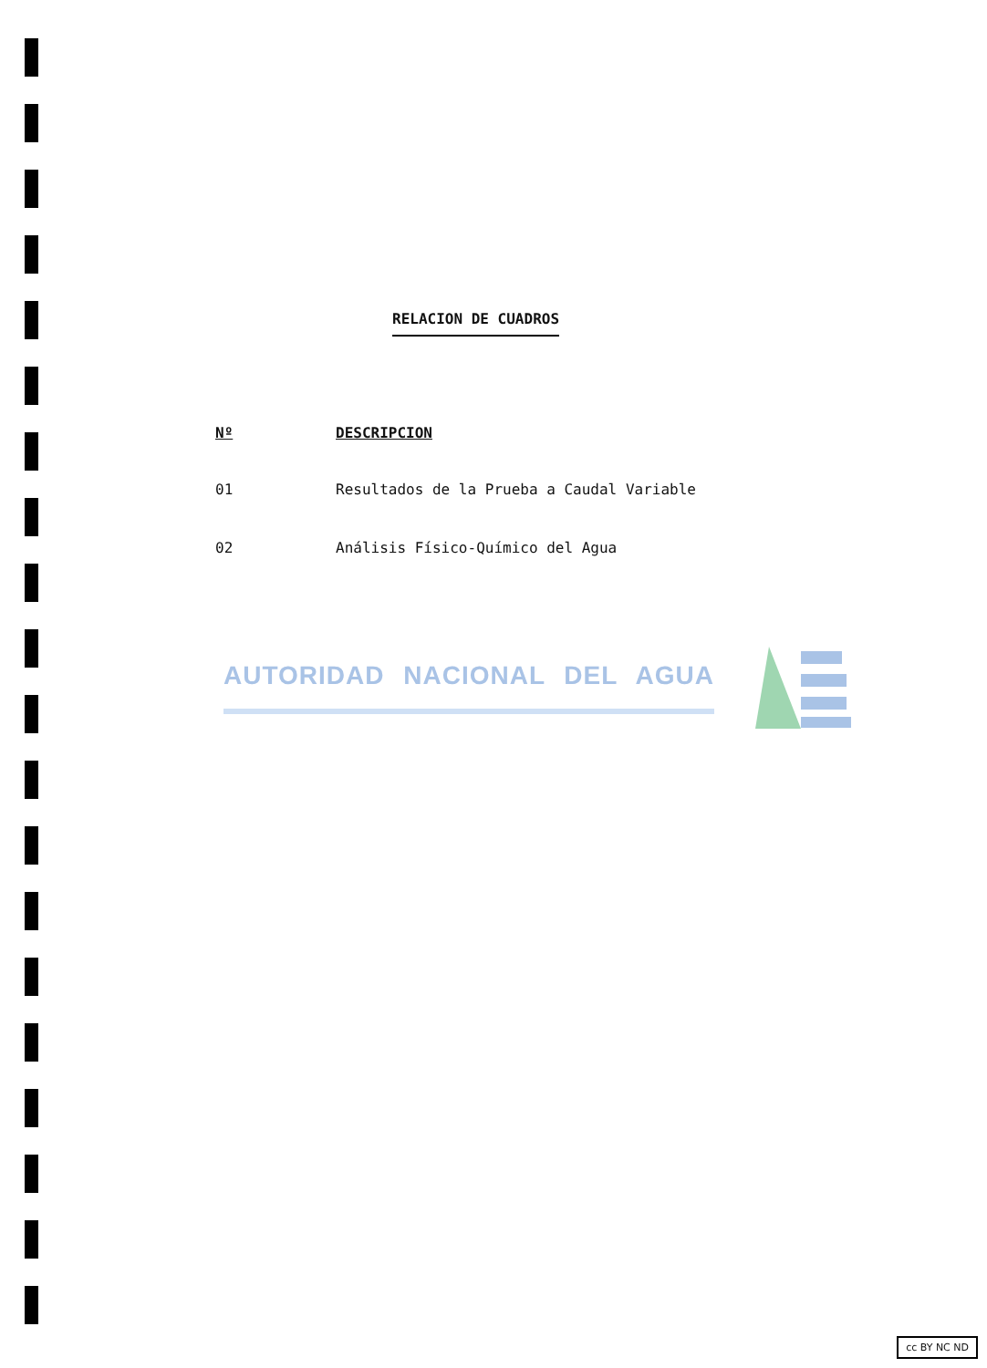RELACION DE CUADROS
| Nº | DESCRIPCION |
| --- | --- |
| 01 | Resultados de la Prueba a Caudal Variable |
| 02 | Análisis Físico-Químico del Agua |
AUTORIDAD NACIONAL DEL AGUA
cc BY NC ND